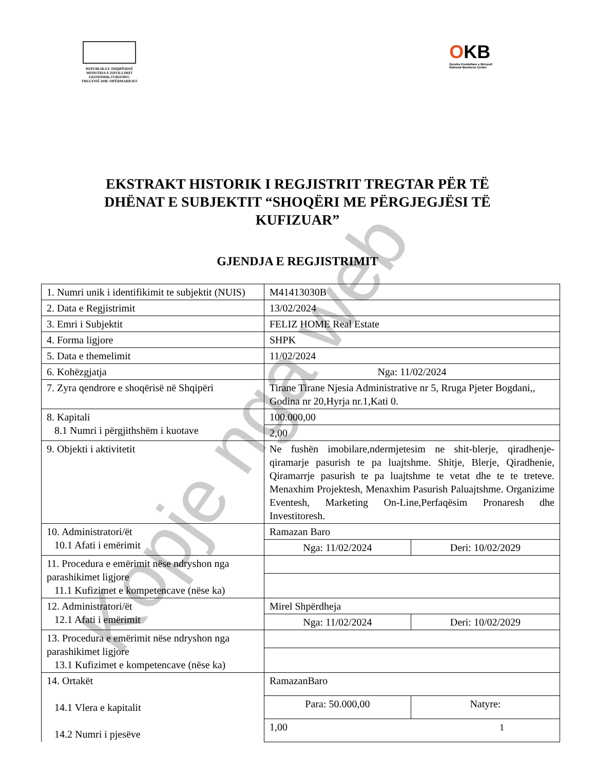REPUBLIKA E SHQIPËRISË
MINISTRIA E ZHVILLIMIT
EKONOMIK,TURIZMIT,
TREGTISË DHE SIPËRMARRJES
OKB
Qendra Kombëtare e Biznesit
National Business Center
EKSTRAKT HISTORIK I REGJISTRIT TREGTAR PËR TË DHËNAT E SUBJEKTIT “SHOQËRI ME PËRGJEGJËSI TË KUFIZUAR”
GJENDJA E REGJISTRIMIT
| 1. Numri unik i identifikimit te subjektit (NUIS) | M41413030B | |
| 2. Data e Regjistrimit | 13/02/2024 | |
| 3. Emri i Subjektit | FELIZ HOME Real Estate | |
| 4. Forma ligjore | SHPK | |
| 5. Data e themelimit | 11/02/2024 | |
| 6. Kohëzgjatja | Nga: 11/02/2024 | |
| 7. Zyra qendrore e shoqërisë në Shqipëri | Tirane Tirane Njesia Administrative nr 5, Rruga Pjeter Bogdani,, Godina nr 20,Hyrja nr.1,Kati 0. | |
| 8. Kapitali 8.1 Numri i përgjithshëm i kuotave | 100.000,00 | |
| | 2,00 | |
| 9. Objekti i aktivitetit | Ne fushën imobilare,ndermjetesim ne shit-blerje, qiradhenje-qiramarje pasurish te pa luajtshme. Shitje, Blerje, Qiradhenie, Qiramarrje pasurish te pa luajtshme te vetat dhe te te treteve. Menaxhim Projektesh, Menaxhim Pasurish Paluajtshme. Organizime Eventesh, Marketing On-Line,Perfaqësim Pronaresh dhe Investitoresh. | |
| 10. Administratori/ët 10.1 Afati i emërimit | Ramazan Baro | |
| | Nga: 11/02/2024 | Deri: 10/02/2029 |
| 11. Procedura e emërimit nëse ndryshon nga parashikimet ligjore 11.1 Kufizimet e kompetencave (nëse ka) | | |
| 12. Administratori/ët 12.1 Afati i emërimit | Mirel Shpërdheja | |
| | Nga: 11/02/2024 | Deri: 10/02/2029 |
| 13. Procedura e emërimit nëse ndryshon nga parashikimet ligjore 13.1 Kufizimet e kompetencave (nëse ka) | | |
| 14. Ortakët 14.1 Vlera e kapitalit 14.2 Numri i pjesëve | RamazanBaro | |
| | Para: 50.000,00 | Natyre: |
| | 1,00 | |
1
Kopje nga web